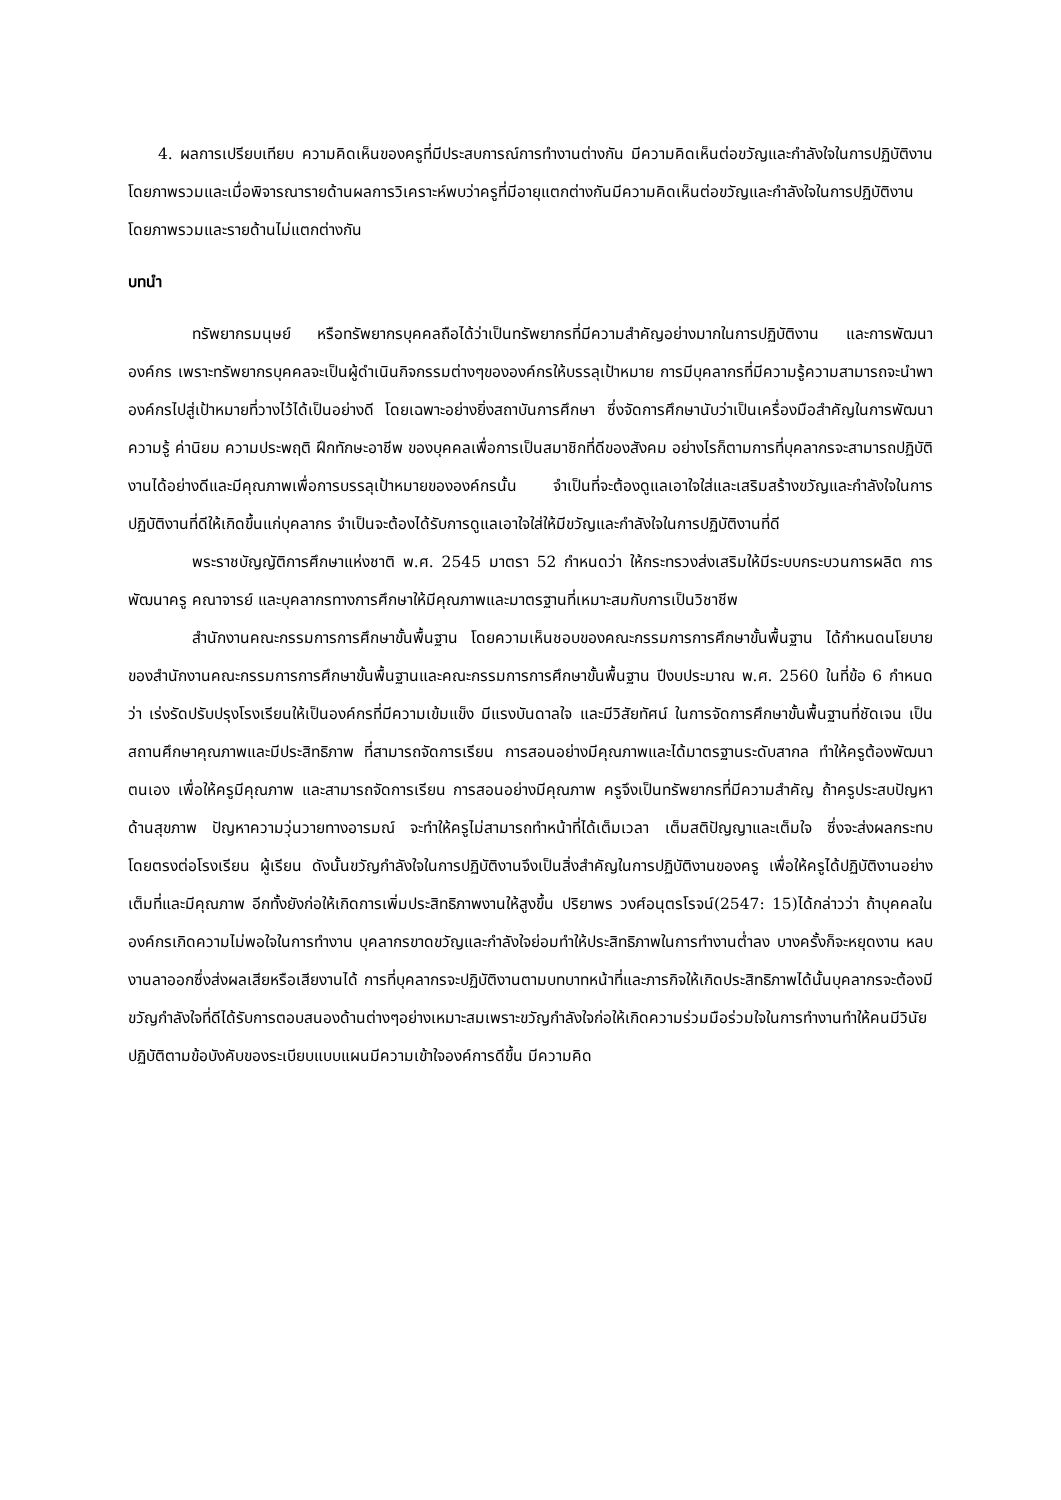4. ผลการเปรียบเทียบ ความคิดเห็นของครูที่มีประสบการณ์การทำงานต่างกัน มีความคิดเห็นต่อขวัญและกำลังใจในการปฏิบัติงาน โดยภาพรวมและเมื่อพิจารณารายด้านผลการวิเคราะห์พบว่าครูที่มีอายุแตกต่างกันมีความคิดเห็นต่อขวัญและกำลังใจในการปฏิบัติงานโดยภาพรวมและรายด้านไม่แตกต่างกัน
บทนำ
ทรัพยากรมนุษย์ หรือทรัพยากรบุคคลถือได้ว่าเป็นทรัพยากรที่มีความสำคัญอย่างมากในการปฏิบัติงาน และการพัฒนาองค์กร เพราะทรัพยากรบุคคลจะเป็นผู้ดำเนินกิจกรรมต่างๆขององค์กรให้บรรลุเป้าหมาย การมีบุคลากรที่มีความรู้ความสามารถจะนำพาองค์กรไปสู่เป้าหมายที่วางไว้ได้เป็นอย่างดี โดยเฉพาะอย่างยิ่งสถาบันการศึกษา ซึ่งจัดการศึกษานับว่าเป็นเครื่องมือสำคัญในการพัฒนาความรู้ ค่านิยม ความประพฤติ ฝึกทักษะอาชีพ ของบุคคลเพื่อการเป็นสมาชิกที่ดีของสังคม อย่างไรก็ตามการที่บุคลากรจะสามารถปฏิบัติงานได้อย่างดีและมีคุณภาพเพื่อการบรรลุเป้าหมายขององค์กรนั้น จำเป็นที่จะต้องดูแลเอาใจใส่และเสริมสร้างขวัญและกำลังใจในการปฏิบัติงานที่ดีให้เกิดขึ้นแก่บุคลากร จำเป็นจะต้องได้รับการดูแลเอาใจใส่ให้มีขวัญและกำลังใจในการปฏิบัติงานที่ดี
พระราชบัญญัติการศึกษาแห่งชาติ พ.ศ. 2545 มาตรา 52 กำหนดว่า ให้กระทรวงส่งเสริมให้มีระบบกระบวนการผลิต การพัฒนาครู คณาจารย์ และบุคลากรทางการศึกษาให้มีคุณภาพและมาตรฐานที่เหมาะสมกับการเป็นวิชาชีพ
สำนักงานคณะกรรมการการศึกษาขั้นพื้นฐาน โดยความเห็นชอบของคณะกรรมการการศึกษาขั้นพื้นฐาน ได้กำหนดนโยบายของสำนักงานคณะกรรมการการศึกษาขั้นพื้นฐานและคณะกรรมการการศึกษาขั้นพื้นฐาน ปีงบประมาณ พ.ศ. 2560 ในที่ข้อ 6 กำหนดว่า เร่งรัดปรับปรุงโรงเรียนให้เป็นองค์กรที่มีความเข้มแข็ง มีแรงบันดาลใจ และมีวิสัยทัศน์ ในการจัดการศึกษาขั้นพื้นฐานที่ชัดเจน เป็นสถานศึกษาคุณภาพและมีประสิทธิภาพ ที่สามารถจัดการเรียน การสอนอย่างมีคุณภาพและได้มาตรฐานระดับสากล ทำให้ครูต้องพัฒนาตนเอง เพื่อให้ครูมีคุณภาพ และสามารถจัดการเรียน การสอนอย่างมีคุณภาพ ครูจึงเป็นทรัพยากรที่มีความสำคัญ ถ้าครูประสบปัญหาด้านสุขภาพ ปัญหาความวุ่นวายทางอารมณ์ จะทำให้ครูไม่สามารถทำหน้าที่ได้เต็มเวลา เต็มสติปัญญาและเต็มใจ ซึ่งจะส่งผลกระทบโดยตรงต่อโรงเรียน ผู้เรียน ดังนั้นขวัญกำลังใจในการปฏิบัติงานจึงเป็นสิ่งสำคัญในการปฏิบัติงานของครู เพื่อให้ครูได้ปฏิบัติงานอย่างเต็มที่และมีคุณภาพ อีกทั้งยังก่อให้เกิดการเพิ่มประสิทธิภาพงานให้สูงขึ้น ปริยาพร วงศ์อนุตรโรจน์(2547: 15)ได้กล่าวว่า ถ้าบุคคลในองค์กรเกิดความไม่พอใจในการทำงาน บุคลากรขาดขวัญและกำลังใจย่อมทำให้ประสิทธิภาพในการทำงานต่ำลง บางครั้งก็จะหยุดงาน หลบงานลาออกซึ่งส่งผลเสียหรือเสียงานได้ การที่บุคลากรจะปฏิบัติงานตามบทบาทหน้าที่และภารกิจให้เกิดประสิทธิภาพได้นั้นบุคลากรจะต้องมีขวัญกำลังใจที่ดีได้รับการตอบสนองด้านต่างๆอย่างเหมาะสมเพราะขวัญกำลังใจก่อให้เกิดความร่วมมือร่วมใจในการทำงานทำให้คนมีวินัยปฏิบัติตามข้อบังคับของระเบียบแบบแผนมีความเข้าใจองค์การดีขึ้น มีความคิด